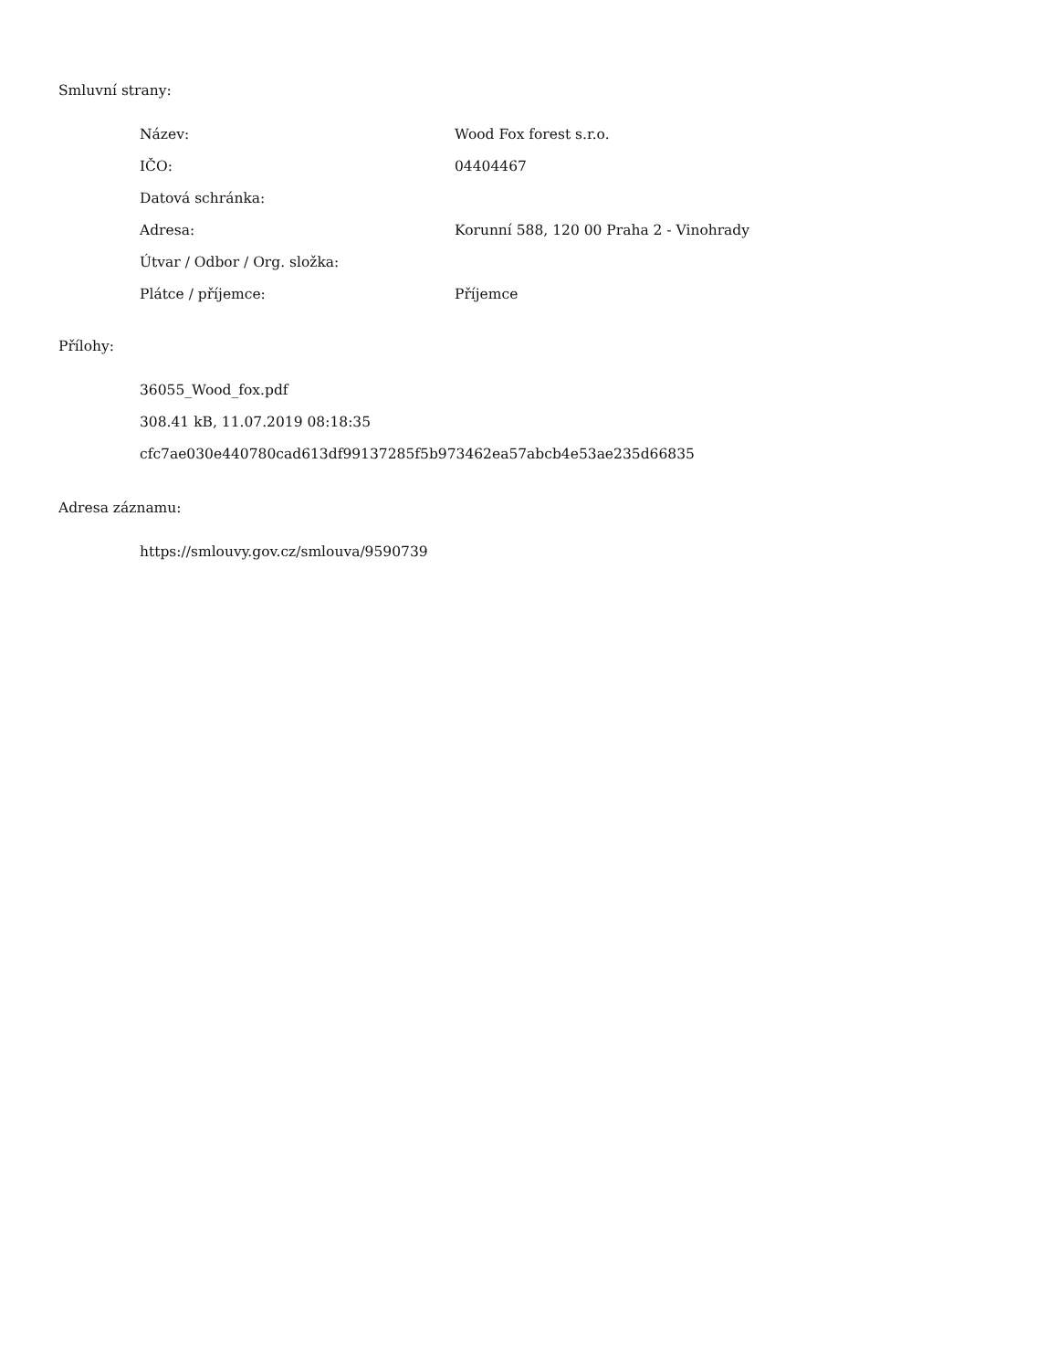Smluvní strany:
| Název: | Wood Fox forest s.r.o. |
| IČO: | 04404467 |
| Datová schránka: | |
| Adresa: | Korunní 588, 120 00 Praha 2 - Vinohrady |
| Útvar / Odbor / Org. složka: | |
| Plátce / příjemce: | Příjemce |
Přílohy:
36055_Wood_fox.pdf
308.41 kB, 11.07.2019 08:18:35
cfc7ae030e440780cad613df99137285f5b973462ea57abcb4e53ae235d66835
Adresa záznamu:
https://smlouvy.gov.cz/smlouva/9590739